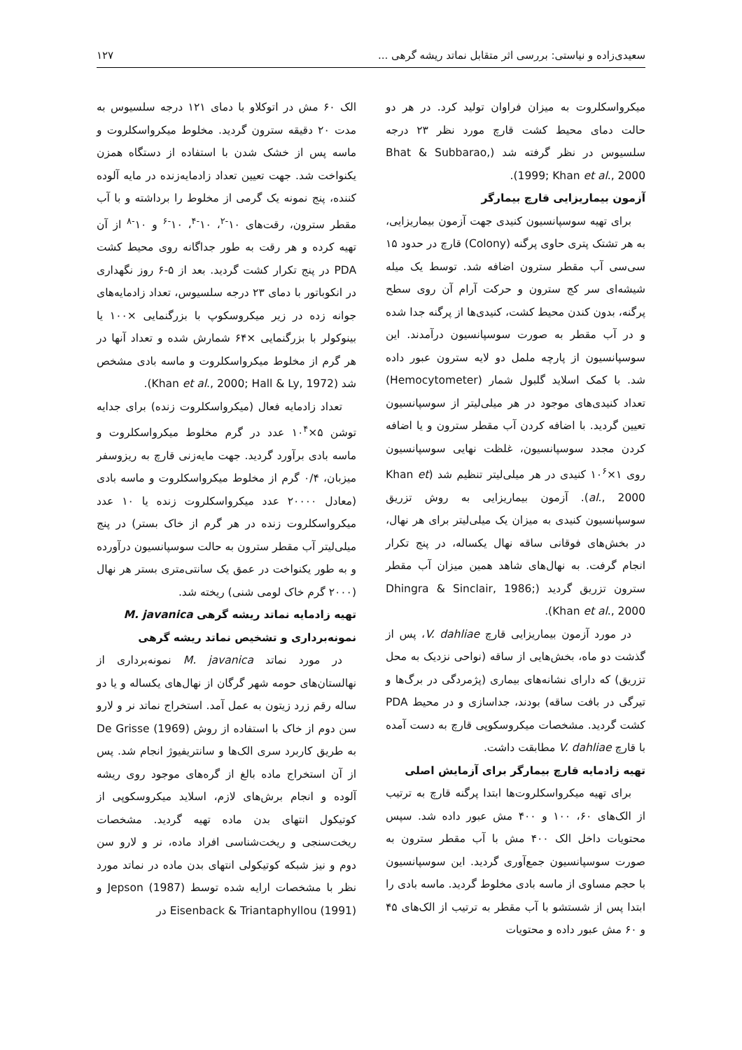سعیدی‌زاده و نیاستی: بررسی اثر متقابل نماتد ریشه گرهی ... ۱۲۷
میکرواسکلروت به میزان فراوان تولید کرد. در هر دو حالت دمای محیط کشت قارچ مورد نظر ۲۳ درجه سلسیوس در نظر گرفته شد (Bhat & Subbarao, 1999; Khan et al., 2000).
آزمون بیماریزایی قارچ بیمارگر
برای تهیه سوسپانسیون کنیدی جهت آزمون بیماریزایی، به هر تشتک پتری حاوی پرگنه (Colony) قارچ در حدود ۱۵ سی‌سی آب مقطر سترون اضافه شد. توسط یک میله شیشه‌ای سر کج سترون و حرکت آرام آن روی سطح پرگنه، بدون کندن محیط کشت، کنیدی‌ها از پرگنه جدا شده و در آب مقطر به صورت سوسپانسیون درآمدند. این سوسپانسیون از پارچه ململ دو لایه سترون عبور داده شد. با کمک اسلاید گلبول شمار (Hemocytometer) تعداد کنیدی‌های موجود در هر میلی‌لیتر از سوسپانسیون تعیین گردید. با اضافه کردن آب مقطر سترون و یا اضافه کردن مجدد سوسپانسیون، غلظت نهایی سوسپانسیون روی ۱×۱۰<sup>۶</sup> کنیدی در هر میلی‌لیتر تنظیم شد (Khan et al., 2000). آزمون بیماریزایی به روش تزریق سوسپانسیون کنیدی به میزان یک میلی‌لیتر برای هر نهال، در بخش‌های فوقانی ساقه نهال یکساله، در پنج تکرار انجام گرفت. به نهال‌های شاهد همین میزان آب مقطر سترون تزریق گردید (Dhingra & Sinclair, 1986; Khan et al., 2000).
در مورد آزمون بیماریزایی قارچ V. dahliae، پس از گذشت دو ماه، بخش‌هایی از ساقه (نواحی نزدیک به محل تزریق) که دارای نشانه‌های بیماری (پژمردگی در برگ‌ها و تیرگی در بافت ساقه) بودند، جداسازی و در محیط PDA کشت گردید. مشخصات میکروسکوپی قارچ به دست آمده با قارچ V. dahliae مطابقت داشت.
تهیه زادمایه قارچ بیمارگر برای آزمایش اصلی
برای تهیه میکرواسکلروت‌ها ابتدا پرگنه قارچ به ترتیب از الک‌های ۶۰، ۱۰۰ و ۴۰۰ مش عبور داده شد. سپس محتویات داخل الک ۴۰۰ مش با آب مقطر سترون به صورت سوسپانسیون جمع‌آوری گردید. این سوسپانسیون با حجم مساوی از ماسه بادی مخلوط گردید. ماسه بادی را ابتدا پس از شستشو با آب مقطر به ترتیب از الک‌های ۴۵ و ۶۰ مش عبور داده و محتویات
الک ۶۰ مش در اتوکلاو با دمای ۱۲۱ درجه سلسیوس به مدت ۲۰ دقیقه سترون گردید. مخلوط میکرواسکلروت و ماسه پس از خشک شدن با استفاده از دستگاه همزن یکنواخت شد. جهت تعیین تعداد زادمایه‌زنده در مایه آلوده کننده، پنج نمونه یک گرمی از مخلوط را برداشته و با آب مقطر سترون، رقت‌های ۱۰<sup>-۲</sup>، ۱۰<sup>-۴</sup>، ۱۰<sup>-۶</sup> و ۱۰<sup>-۸</sup> از آن تهیه کرده و هر رقت به طور جداگانه روی محیط کشت PDA در پنج تکرار کشت گردید. بعد از ۵-۶ روز نگهداری در انکوباتور با دمای ۲۳ درجه سلسیوس، تعداد زادمایه‌های جوانه زده در زیر میکروسکوپ با بزرگنمایی ×۱۰۰ یا بینوکولر با بزرگنمایی ×۶۴ شمارش شده و تعداد آنها در هر گرم از مخلوط میکرواسکلروت و ماسه بادی مشخص شد (Khan et al., 2000; Hall & Ly, 1972).
تعداد زادمایه فعال (میکرواسکلروت زنده) برای جدایه توشن ۵×۱۰<sup>۴</sup> عدد در گرم مخلوط میکرواسکلروت و ماسه بادی برآورد گردید. جهت مایه‌زنی قارچ به ریزوسفر میزبان، ۰/۴ گرم از مخلوط میکرواسکلروت و ماسه بادی (معادل ۲۰۰۰۰ عدد میکرواسکلروت زنده یا ۱۰ عدد میکرواسکلروت زنده در هر گرم از خاک بستر) در پنج میلی‌لیتر آب مقطر سترون به حالت سوسپانسیون درآورده و به طور یکنواخت در عمق یک سانتی‌متری بستر هر نهال (۲۰۰۰ گرم خاک لومی شنی) ریخته شد.
تهیه زادمایه نماتد ریشه گرهی M. javanica
نمونه‌برداری و تشخیص نماتد ریشه گرهی
در مورد نماتد M. javanica نمونه‌برداری از نهالستان‌های حومه شهر گرگان از نهال‌های یکساله و یا دو ساله رقم زرد زیتون به عمل آمد. استخراج نماتد نر و لارو سن دوم از خاک با استفاده از روش De Grisse (1969) به طریق کاربرد سری الک‌ها و سانتریفیوژ انجام شد. پس از آن استخراج ماده بالغ از گره‌های موجود روی ریشه آلوده و انجام برش‌های لازم، اسلاید میکروسکوپی از کوتیکول انتهای بدن ماده تهیه گردید. مشخصات ریخت‌سنجی و ریخت‌شناسی افراد ماده، نر و لارو سن دوم و نیز شبکه کوتیکولی انتهای بدن ماده در نماتد مورد نظر با مشخصات ارایه شده توسط Jepson (1987) و Eisenback & Triantaphyllou (1991) در